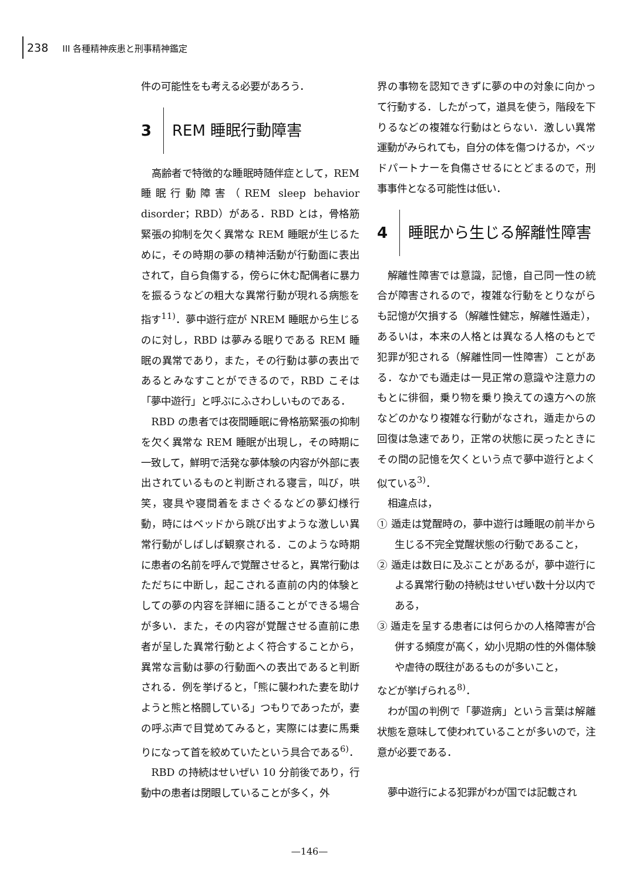238 III 各種精神疾患と刑事精神鑑定
件の可能性をも考える必要があろう．
3 REM 睡眠行動障害
高齢者で特徴的な睡眠時随伴症として，REM 睡眠行動障害（REM sleep behavior disorder；RBD）がある．RBD とは，骨格筋緊張の抑制を欠く異常な REM 睡眠が生じるために，その時期の夢の精神活動が行動面に表出されて，自ら負傷する，傍らに休む配偶者に暴力を振るうなどの粗大な異常行動が現れる病態を指す<sup>11)</sup>．夢中遊行症が NREM 睡眠から生じるのに対し，RBD は夢みる眠りである REM 睡眠の異常であり，また，その行動は夢の表出であるとみなすことができるので，RBD こそは「夢中遊行」と呼ぶにふさわしいものである．
RBD の患者では夜間睡眠に骨格筋緊張の抑制を欠く異常な REM 睡眠が出現し，その時期に一致して，鮮明で活発な夢体験の内容が外部に表出されているものと判断される寝言，叫び，哄笑，寝具や寝間着をまさぐるなどの夢幻様行動，時にはベッドから跳び出すような激しい異常行動がしばしば観察される．このような時期に患者の名前を呼んで覚醒させると，異常行動はただちに中断し，起こされる直前の内的体験としての夢の内容を詳細に語ることができる場合が多い．また，その内容が覚醒させる直前に患者が呈した異常行動とよく符合することから，異常な言動は夢の行動面への表出であると判断される．例を挙げると，「熊に襲われた妻を助けようと熊と格闘している」つもりであったが，妻の呼ぶ声で目覚めてみると，実際には妻に馬乗りになって首を絞めていたという具合である<sup>6)</sup>．
RBD の持続はせいぜい 10 分前後であり，行動中の患者は閉眼していることが多く，外
界の事物を認知できずに夢の中の対象に向かって行動する．したがって，道具を使う，階段を下りるなどの複雑な行動はとらない．激しい異常運動がみられても，自分の体を傷つけるか，ベッドパートナーを負傷させるにとどまるので，刑事事件となる可能性は低い．
4 睡眠から生じる解離性障害
解離性障害では意識，記憶，自己同一性の統合が障害されるので，複雑な行動をとりながらも記憶が欠損する（解離性健忘，解離性遁走），あるいは，本来の人格とは異なる人格のもとで犯罪が犯される（解離性同一性障害）ことがある．なかでも遁走は一見正常の意識や注意力のもとに徘徊，乗り物を乗り換えての遠方への旅などのかなり複雑な行動がなされ，遁走からの回復は急速であり，正常の状態に戻ったときにその間の記憶を欠くという点で夢中遊行とよく似ている<sup>3)</sup>．
相違点は，
① 遁走は覚醒時の，夢中遊行は睡眠の前半から生じる不完全覚醒状態の行動であること，
② 遁走は数日に及ぶことがあるが，夢中遊行による異常行動の持続はせいぜい数十分以内である，
③ 遁走を呈する患者には何らかの人格障害が合併する頻度が高く，幼小児期の性的外傷体験や虐待の既往があるものが多いこと，
などが挙げられる<sup>8)</sup>．
わが国の判例で「夢遊病」という言葉は解離状態を意味して使われていることが多いので，注意が必要である．
夢中遊行による犯罪がわが国では記載され
—146—